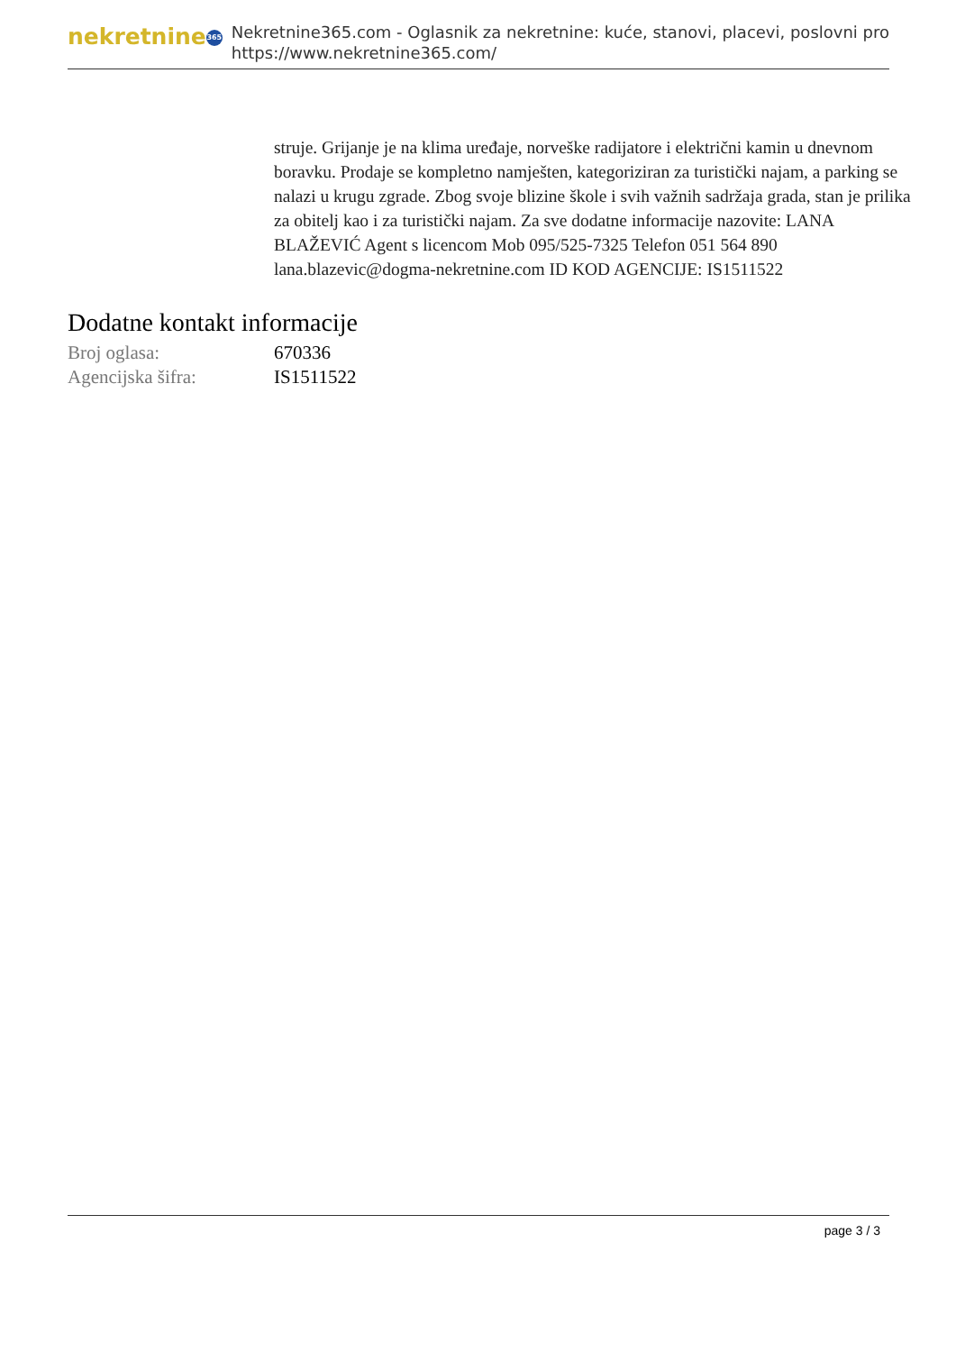nekretnine 365
Nekretnine365.com - Oglasnik za nekretnine: kuće, stanovi, placevi, poslovni pro
https://www.nekretnine365.com/
struje. Grijanje je na klima uređaje, norveške radijatore i električni kamin u dnevnom boravku. Prodaje se kompletno namješten, kategoriziran za turistički najam, a parking se nalazi u krugu zgrade. Zbog svoje blizine škole i svih važnih sadržaja grada, stan je prilika za obitelj kao i za turistički najam. Za sve dodatne informacije nazovite: LANA BLAŽEVIĆ Agent s licencom Mob 095/525-7325 Telefon 051 564 890 lana.blazevic@dogma-nekretnine.com ID KOD AGENCIJE: IS1511522
Dodatne kontakt informacije
| Broj oglasa: | 670336 |
| Agencijska šifra: | IS1511522 |
page 3 / 3